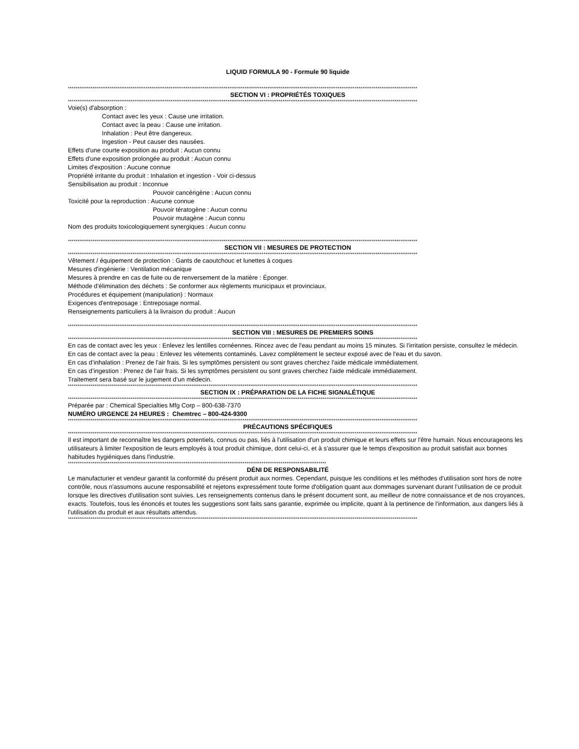LIQUID FORMULA 90 - Formule 90 liquide
****************************************************************************************************************************************************************************************
SECTION VI : PROPRIÉTÉS TOXIQUES
****************************************************************************************************************************************************************************************
Voie(s) d'absorption :
Contact avec les yeux : Cause une irritation.
Contact avec la peau : Cause une irritation.
Inhalation : Peut être dangereux.
Ingestion - Peut causer des nausées.
Effets d'une courte exposition au produit : Aucun connu
Effets d'une exposition prolongée au produit : Aucun connu
Limites d'exposition : Aucune connue
Propriété irritante du produit : Inhalation et ingestion - Voir ci-dessus
Sensibilisation au produit : Inconnue
Pouvoir cancérigène : Aucun connu
Toxicité pour la reproduction : Aucune connue
Pouvoir tératogène : Aucun connu
Pouvoir mutagène : Aucun connu
Nom des produits toxicologiquement synergiques : Aucun connu
****************************************************************************************************************************************************************************************
SECTION VII : MESURES DE PROTECTION
****************************************************************************************************************************************************************************************
Vêtement / équipement de protection : Gants de caoutchouc et lunettes à coques
Mesures d'ingénierie : Ventilation mécanique
Mesures à prendre en cas de fuite ou de renversement de la matière : Éponger.
Méthode d'élimination des déchets : Se conformer aux règlements municipaux et provinciaux.
Procédures et équipement (manipulation) : Normaux
Exigences d'entreposage : Entreposage normal.
Renseignements particuliers à la livraison du produit : Aucun
****************************************************************************************************************************************************************************************
SECTION VIII : MESURES DE PREMIERS SOINS
****************************************************************************************************************************************************************************************
En cas de contact avec les yeux : Enlevez les lentilles cornéennes. Rincez avec de l'eau pendant au moins 15 minutes. Si l'irritation persiste, consultez le médecin.
En cas de contact avec la peau : Enlevez les vétements contaminés. Lavez complètement le secteur exposé avec de l'eau et du savon.
En cas d’inhalation : Prenez de l'air frais. Si les symptômes persistent ou sont graves cherchez l'aide médicale immédiatement.
En cas d’ingestion : Prenez de l'air frais. Si les symptômes persistent ou sont graves cherchez l'aide médicale immédiatement.
Traitement sera basé sur le jugement d’un médecin.
****************************************************************************************************************************************************************************************
SECTION IX : PRÉPARATION DE LA FICHE SIGNALÉTIQUE
****************************************************************************************************************************************************************************************
Préparée par : Chemical Specialties Mfg Corp – 800-638-7370
NUMÉRO URGENCE 24 HEURES : Chemtrec – 800-424-9300
****************************************************************************************************************************************************************************************
PRÉCAUTIONS SPÉCIFIQUES
****************************************************************************************************************************************************************************************
Il est important de reconnaître les dangers potentiels, connus ou pas, liés à l'utilisation d'un produit chimique et leurs effets sur l'être humain. Nous encourageons les utilisateurs à limiter l'exposition de leurs employés à tout produit chimique, dont celui-ci, et à s'assurer que le temps d'exposition au produit satisfait aux bonnes habitudes hygiéniques dans l'industrie.
****************************************************************************************************************************************
DÉNI DE RESPONSABILITÉ
Le manufacturier et vendeur garantit la conformité du présent produit aux normes. Cependant, puisque les conditions et les méthodes d'utilisation sont hors de notre contrôle, nous n'assumons aucune responsabilité et rejetons expressément toute forme d'obligation quant aux dommages survenant durant l’utilisation de ce produit lorsque les directives d'utilisation sont suivies. Les renseignements contenus dans le présent document sont, au meilleur de notre connaissance et de nos croyances, exacts. Toutefois, tous les énoncés et toutes les suggestions sont faits sans garantie, exprimée ou implicite, quant à la pertinence de l'information, aux dangers liés à l'utilisation du produit et aux résultats attendus.
****************************************************************************************************************************************************************************************